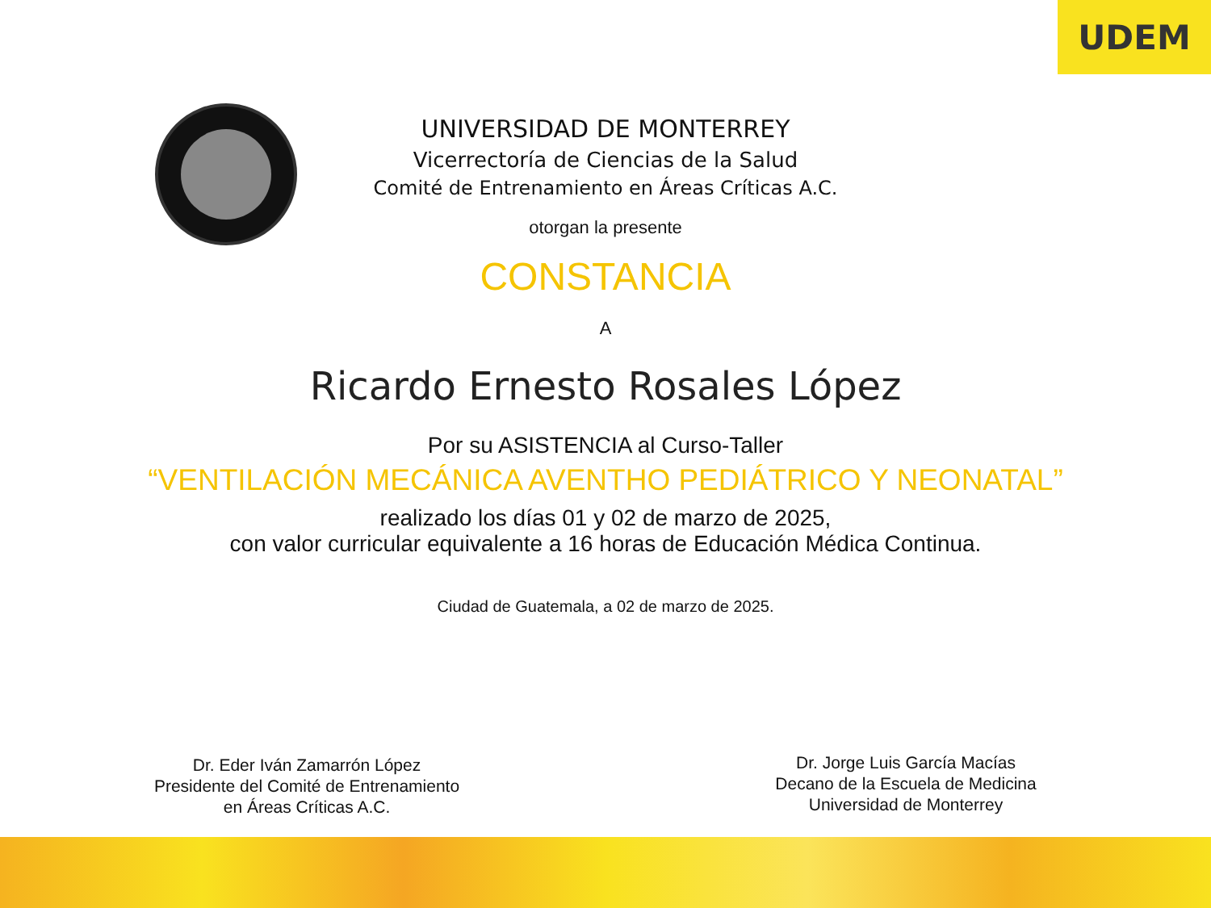UDEM
UNIVERSIDAD DE MONTERREY
Vicerrectoría de Ciencias de la Salud
Comité de Entrenamiento en Áreas Críticas A.C.
otorgan la presente
CONSTANCIA
A
Ricardo Ernesto Rosales López
Por su ASISTENCIA al Curso-Taller
“VENTILACIÓN MECÁNICA AVENTHO PEDIÁTRICO Y NEONATAL”
realizado los días 01 y 02 de marzo de 2025,
con valor curricular equivalente a 16 horas de Educación Médica Continua.
Ciudad de Guatemala, a 02 de marzo de 2025.
Dr. Eder Iván Zamarrón López
Presidente del Comité de Entrenamiento
en Áreas Críticas A.C.
Dr. Jorge Luis García Macías
Decano de la Escuela de Medicina
Universidad de Monterrey